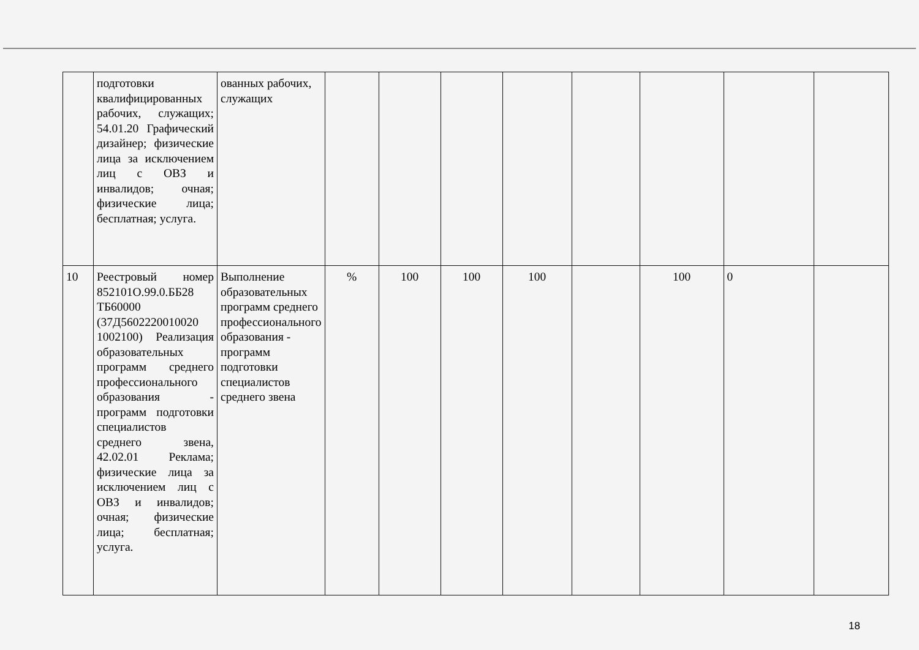| | подготовки квалифицированных рабочих, служащих; 54.01.20 Графический дизайнер; физические лица за исключением лиц с ОВЗ и инвалидов; очная; физические лица; бесплатная; услуга. | ованных рабочих, служащих | | | | | | | | |
| 10 | Реестровый номер 852101О.99.0.ББ28 ТБ60000 (37Д5602220010020 1002100) Реализация образовательных программ среднего профессионального образования - программ подготовки специалистов среднего звена, 42.02.01 Реклама; физические лица за исключением лиц с ОВЗ и инвалидов; очная; физические лица; бесплатная; услуга. | Выполнение образовательных программ среднего профессионального образования - программ подготовки специалистов среднего звена | % | 100 | 100 | 100 | | 100 | 0 | |
18